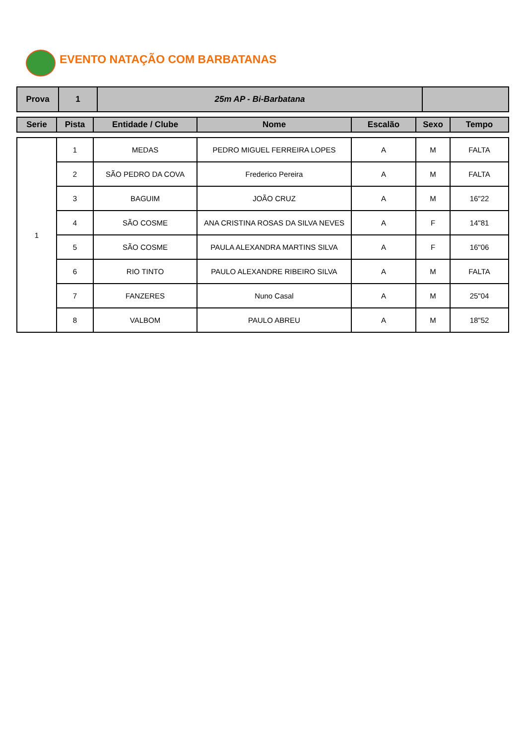EVENTO NATAÇÃO COM BARBATANAS
| Prova | 1 | 25m AP - Bi-Barbatana | |
| Serie | Pista | Entidade / Clube | Nome | Escalão | Sexo | Tempo |
| --- | --- | --- | --- | --- | --- | --- |
| 1 | 1 | MEDAS | PEDRO MIGUEL FERREIRA LOPES | A | M | FALTA |
| | 2 | SÃO PEDRO DA COVA | Frederico Pereira | A | M | FALTA |
| | 3 | BAGUIM | JOÃO CRUZ | A | M | 16"22 |
| | 4 | SÃO COSME | ANA CRISTINA ROSAS DA SILVA NEVES | A | F | 14"81 |
| | 5 | SÃO COSME | PAULA ALEXANDRA MARTINS SILVA | A | F | 16"06 |
| | 6 | RIO TINTO | PAULO ALEXANDRE RIBEIRO SILVA | A | M | FALTA |
| | 7 | FANZERES | Nuno Casal | A | M | 25"04 |
| | 8 | VALBOM | PAULO ABREU | A | M | 18"52 |